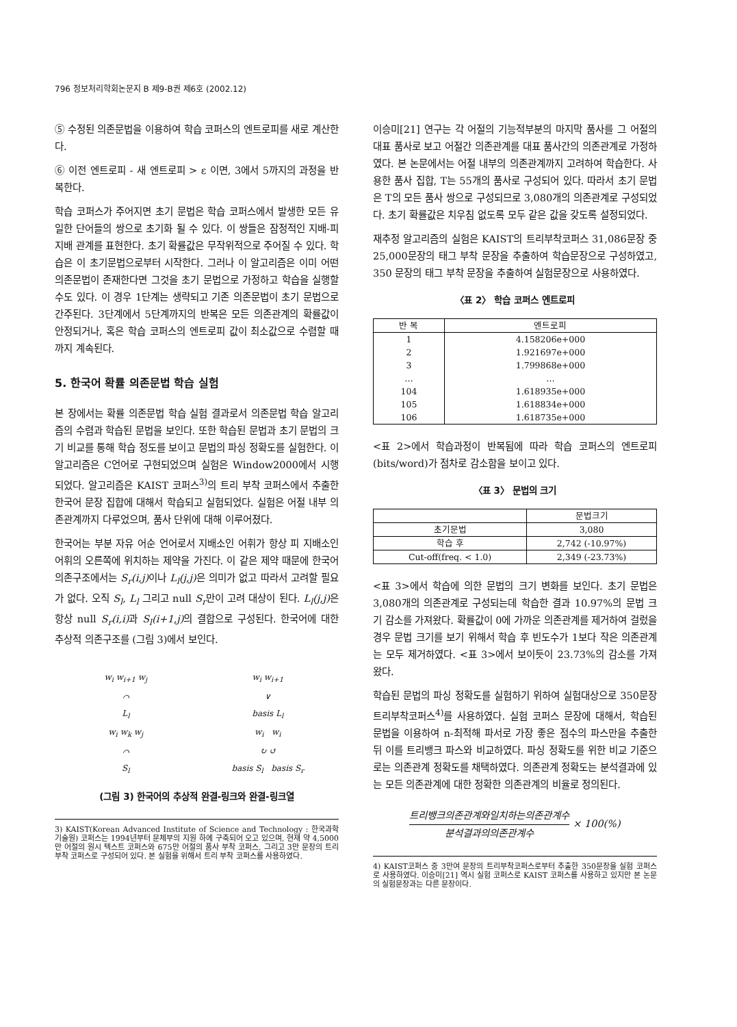796 정보처리학회논문지 B 제9-B권 제6호 (2002.12)
⑤ 수정된 의존문법을 이용하여 학습 코퍼스의 엔트로피를 새로 계산한다.
⑥ 이전 엔트로피 - 새 엔트로피 > ε 이면, 3에서 5까지의 과정을 반복한다.
학습 코퍼스가 주어지면 초기 문법은 학습 코퍼스에서 발생한 모든 유일한 단어들의 쌍으로 초기화 될 수 있다. 이 쌍들은 잠정적인 지배-피지배 관계를 표현한다. 초기 확률값은 무작위적으로 주어질 수 있다. 학습은 이 초기문법으로부터 시작한다. 그러나 이 알고리즘은 이미 어떤 의존문법이 존재한다면 그것을 초기 문법으로 가정하고 학습을 실행할 수도 있다. 이 경우 1단계는 생략되고 기존 의존문법이 초기 문법으로 간주된다. 3단계에서 5단계까지의 반복은 모든 의존관계의 확률값이 안정되거나, 혹은 학습 코퍼스의 엔트로피 값이 최소값으로 수렴할 때까지 계속된다.
5. 한국어 확률 의존문법 학습 실험
본 장에서는 확률 의존문법 학습 실험 결과로서 의존문법 학습 알고리즘의 수렴과 학습된 문법을 보인다. 또한 학습된 문법과 초기 문법의 크기 비교를 통해 학습 정도를 보이고 문법의 파싱 정확도를 실험한다. 이 알고리즘은 C언어로 구현되었으며 실험은 Window2000에서 시행되었다. 알고리즘은 KAIST 코퍼스<sup>3)</sup>의 트리 부착 코퍼스에서 추출한 한국어 문장 집합에 대해서 학습되고 실험되었다. 실험은 어절 내부 의존관계까지 다루었으며, 품사 단위에 대해 이루어졌다.
한국어는 부분 자유 어순 언어로서 지배소인 어휘가 항상 피 지배소인 어휘의 오른쪽에 위치하는 제약을 가진다. 이 같은 제약 때문에 한국어 의존구조에서는 S<sub>r</sub>(i,j) 이나 L<sub>l</sub>(j,j) 은 의미가 없고 따라서 고려할 필요가 없다. 오직 S<sub>l</sub>, L<sub>l</sub> 그리고 null S<sub>r</sub>만이 고려 대상이 된다. L<sub>l</sub>(j,j) 은 항상 null S<sub>r</sub>(i,i) 과 S<sub>l</sub>(i+1,j) 의 결합으로 구성된다. 한국어에 대한 추상적 의존구조를 (그림 3)에서 보인다.
w<sub>i</sub> w<sub>i+1</sub> w<sub>j</sub>
⌒
L<sub>l</sub>
w<sub>i</sub> w<sub>i+1</sub>
∨
basis L<sub>l</sub>
w<sub>i</sub> w<sub>k</sub> w<sub>j</sub>
⌒
S<sub>l</sub>
w<sub>i</sub> w<sub>i</sub>
↻ ↺
basis S<sub>l</sub> basis S<sub>r</sub>
(그림 3) 한국어의 추상적 완결-링크와 완결-링크열
3) KAIST(Korean Advanced Institute of Science and Technology : 한국과학기술원) 코퍼스는 1994년부터 문체부의 지원 하에 구축되어 오고 있으며, 현재 약 4,5000만 어절의 원시 텍스트 코퍼스와 675만 어절의 품사 부착 코퍼스, 그리고 3만 문장의 트리 부착 코퍼스로 구성되어 있다. 본 실험을 위해서 트리 부착 코퍼스를 사용하였다.
이승미[21] 연구는 각 어절의 기능적부분의 마지막 품사를 그 어절의 대표 품사로 보고 어절간 의존관계를 대표 품사간의 의존관계로 가정하였다. 본 논문에서는 어절 내부의 의존관계까지 고려하여 학습한다. 사용한 품사 집합, T는 55개의 품사로 구성되어 있다. 따라서 초기 문법은 T의 모든 품사 쌍으로 구성되므로 3,080개의 의존관계로 구성되었다. 초기 확률값은 치우침 없도록 모두 같은 값을 갖도록 설정되었다.
재추정 알고리즘의 실험은 KAIST의 트리부착코퍼스 31,086문장 중 25,000문장의 태그 부착 문장을 추출하여 학습문장으로 구성하였고, 350 문장의 태그 부착 문장을 추출하여 실험문장으로 사용하였다.
〈표 2〉 학습 코퍼스 엔트로피
| 반 복 | 엔트로피 |
| --- | --- |
| 1 | 4.158206e+000 |
| 2 | 1.921697e+000 |
| 3 | 1.799868e+000 |
| … | … |
| 104 | 1.618935e+000 |
| 105 | 1.618834e+000 |
| 106 | 1.618735e+000 |
<표 2>에서 학습과정이 반복됨에 따라 학습 코퍼스의 엔트로피(bits/word)가 점차로 감소함을 보이고 있다.
〈표 3〉 문법의 크기
| | 문법크기 |
| --- | --- |
| 초기문법 | 3,080 |
| 학습 후 | 2,742 (-10.97%) |
| Cut-off(freq. < 1.0) | 2,349 (-23.73%) |
<표 3>에서 학습에 의한 문법의 크기 변화를 보인다. 초기 문법은 3,080개의 의존관계로 구성되는데 학습한 결과 10.97%의 문법 크기 감소를 가져왔다. 확률값이 0에 가까운 의존관계를 제거하여 걸렀을 경우 문법 크기를 보기 위해서 학습 후 빈도수가 1보다 작은 의존관계는 모두 제거하였다. <표 3>에서 보이듯이 23.73%의 감소를 가져왔다.
학습된 문법의 파싱 정확도를 실험하기 위하여 실험대상으로 350문장 트리부착코퍼스<sup>4)</sup>를 사용하였다. 실험 코퍼스 문장에 대해서, 학습된 문법을 이용하여 n-최적해 파서로 가장 좋은 점수의 파스만을 추출한 뒤 이를 트리뱅크 파스와 비교하였다. 파싱 정확도를 위한 비교 기준으로는 의존관계 정확도를 채택하였다. 의존관계 정확도는 분석결과에 있는 모든 의존관계에 대한 정확한 의존관계의 비율로 정의된다.
트리뱅크의존관계와일치하는의존관계수 분석결과의의존관계수 × 100(%)
4) KAIST코퍼스 중 3만여 문장의 트리부착코퍼스로부터 추출한 350문장을 실험 코퍼스로 사용하였다. 이승미[21] 역시 실험 코퍼스로 KAIST 코퍼스를 사용하고 있지만 본 논문의 실험문장과는 다른 문장이다.